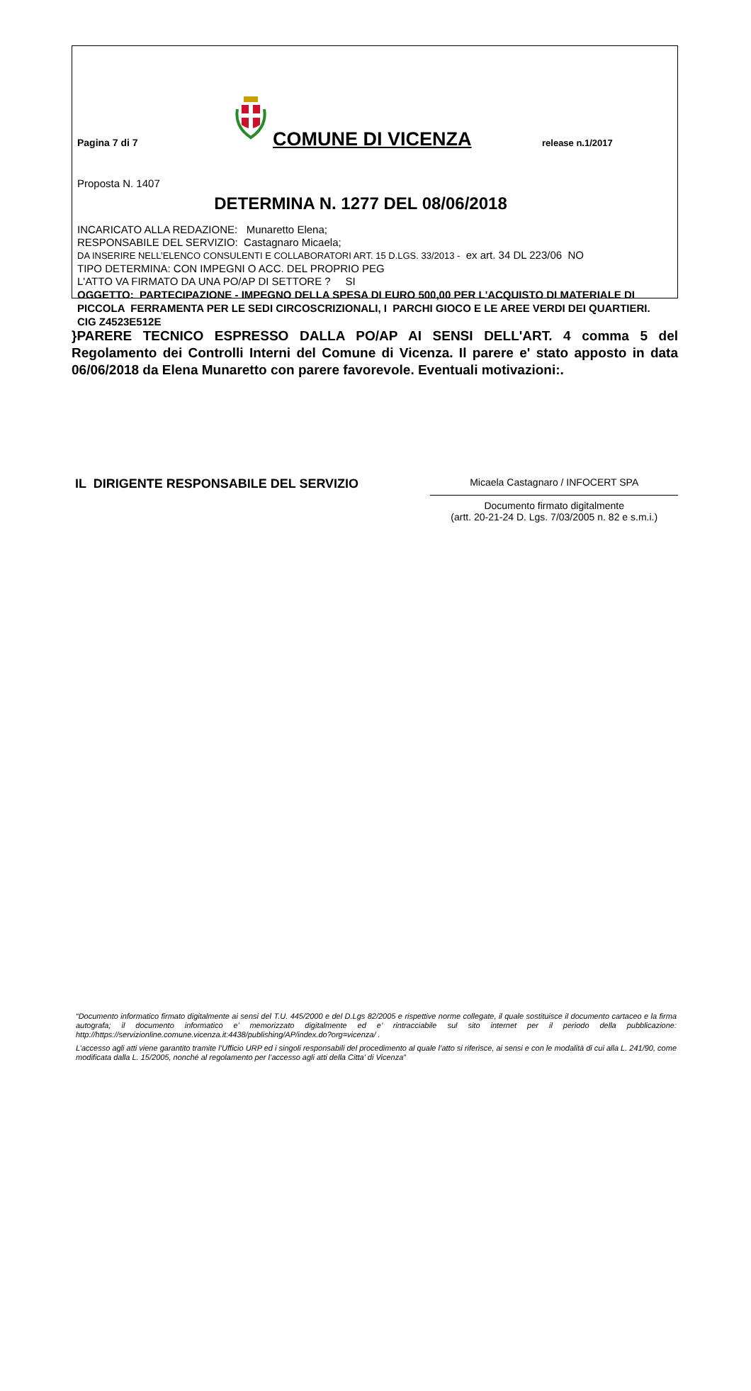Pagina 7 di 7
COMUNE DI VICENZA
release n.1/2017
Proposta N. 1407
DETERMINA N. 1277 DEL 08/06/2018
INCARICATO ALLA REDAZIONE: Munaretto Elena;
RESPONSABILE DEL SERVIZIO: Castagnaro Micaela;
DA INSERIRE NELL’ELENCO CONSULENTI E COLLABORATORI ART. 15 D.LGS. 33/2013 - ex art. 34 DL 223/06 NO
TIPO DETERMINA: CON IMPEGNI O ACC. DEL PROPRIO PEG
L'ATTO VA FIRMATO DA UNA PO/AP DI SETTORE ? SI
OGGETTO: PARTECIPAZIONE - IMPEGNO DELLA SPESA DI EURO 500,00 PER L'ACQUISTO DI MATERIALE DI PICCOLA FERRAMENTA PER LE SEDI CIRCOSCRIZIONALI, I PARCHI GIOCO E LE AREE VERDI DEI QUARTIERI. CIG Z4523E512E
}PARERE TECNICO ESPRESSO DALLA PO/AP AI SENSI DELL'ART. 4 comma 5 del Regolamento dei Controlli Interni del Comune di Vicenza. Il parere e' stato apposto in data 06/06/2018 da Elena Munaretto con parere favorevole. Eventuali motivazioni:.
IL DIRIGENTE RESPONSABILE DEL SERVIZIO
Micaela Castagnaro / INFOCERT SPA
Documento firmato digitalmente
(artt. 20-21-24 D. Lgs. 7/03/2005 n. 82 e s.m.i.)
“Documento informatico firmato digitalmente ai sensi del T.U. 445/2000 e del D.Lgs 82/2005 e rispettive norme collegate, il quale sostituisce il documento cartaceo e la firma autografa; il documento informatico e’ memorizzato digitalmente ed e’ rintracciabile sul sito internet per il periodo della pubblicazione: http://https://servizionline.comune.vicenza.it:4438/publishing/AP/index.do?org=vicenza/ .
L’accesso agli atti viene garantito tramite l’Ufficio URP ed i singoli responsabili del procedimento al quale l’atto si riferisce, ai sensi e con le modalità di cui alla L. 241/90, come modificata dalla L. 15/2005, nonché al regolamento per l’accesso agli atti della Citta' di Vicenza”